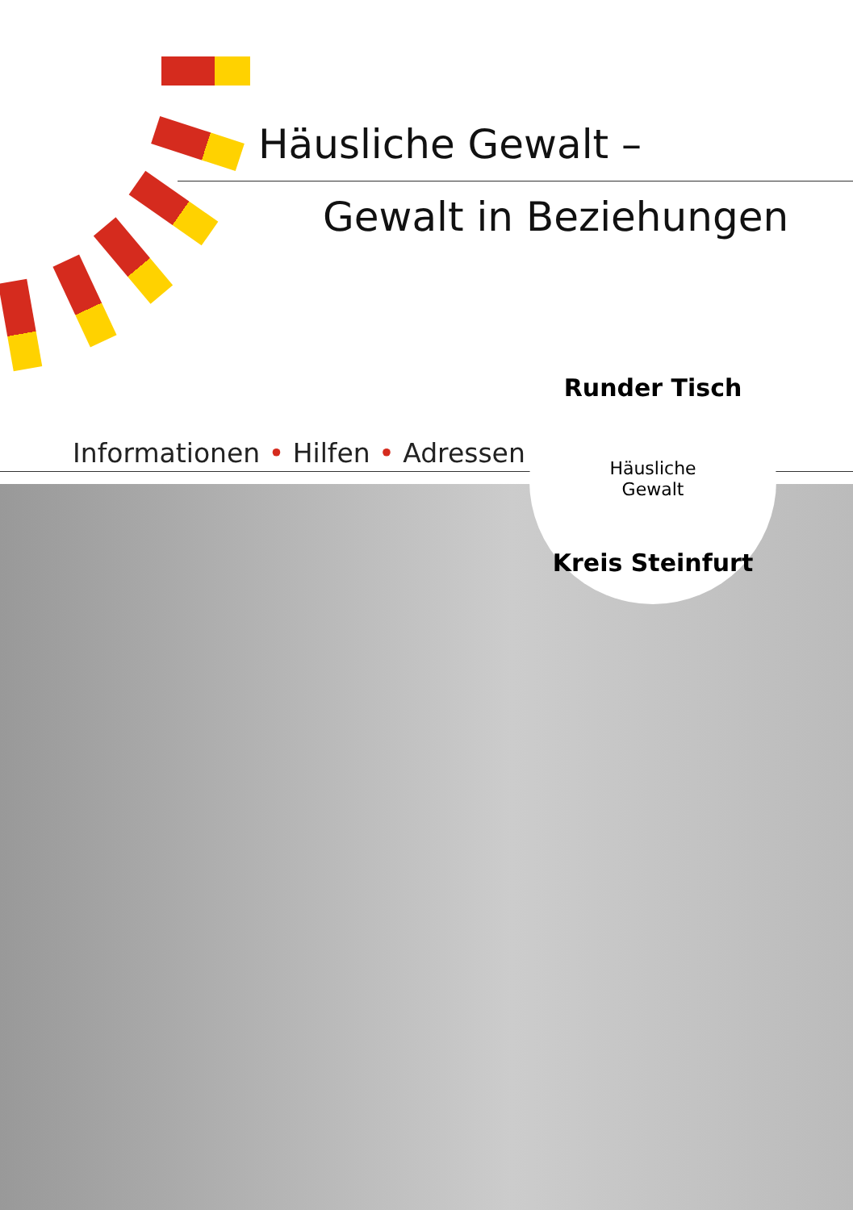Häusliche Gewalt –
Gewalt in Beziehungen
Informationen • Hilfen • Adressen
Runder Tisch
Häusliche
Gewalt
Kreis Steinfurt